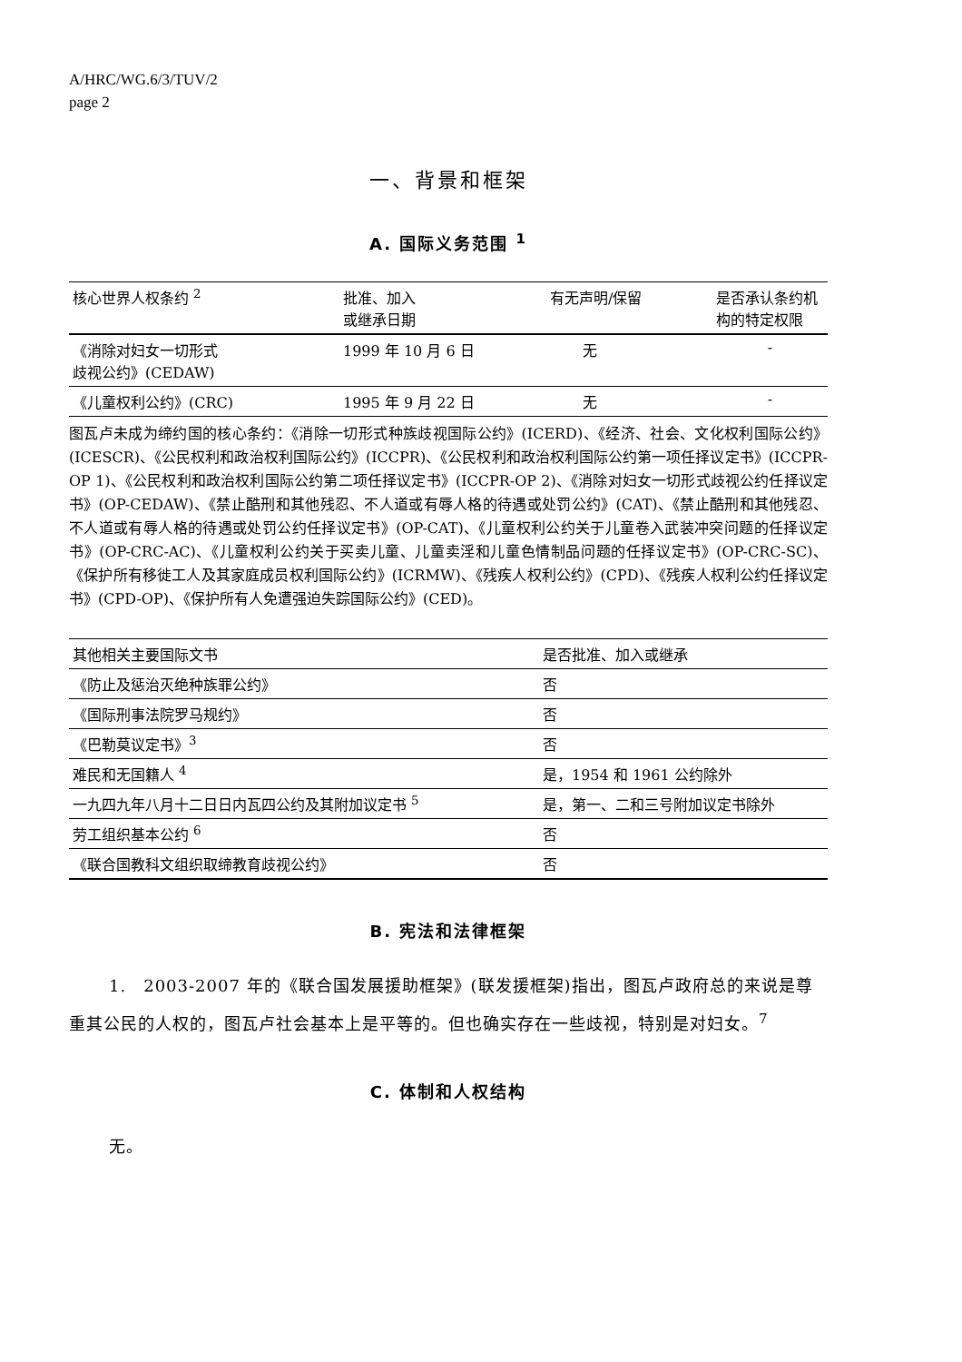A/HRC/WG.6/3/TUV/2
page 2
一、背景和框架
A. 国际义务范围 <sup>1</sup>
| 核心世界人权条约 <sup>2</sup> | 批准、加入 或继承日期 | 有无声明/保留 | 是否承认条约机构的特定权限 |
| --- | --- | --- | --- |
| 《消除对妇女一切形式 歧视公约》(CEDAW) | 1999 年 10 月 6 日 | 无 | - |
| 《儿童权利公约》(CRC) | 1995 年 9 月 22 日 | 无 | - |
图瓦卢未成为缔约国的核心条约：《消除一切形式种族歧视国际公约》(ICERD)、《经济、社会、文化权利国际公约》(ICESCR)、《公民权利和政治权利国际公约》(ICCPR)、《公民权利和政治权利国际公约第一项任择议定书》(ICCPR-OP 1)、《公民权利和政治权利国际公约第二项任择议定书》(ICCPR-OP 2)、《消除对妇女一切形式歧视公约任择议定书》(OP-CEDAW)、《禁止酷刑和其他残忍、不人道或有辱人格的待遇或处罚公约》(CAT)、《禁止酷刑和其他残忍、不人道或有辱人格的待遇或处罚公约任择议定书》(OP-CAT)、《儿童权利公约关于儿童卷入武装冲突问题的任择议定书》(OP-CRC-AC)、《儿童权利公约关于买卖儿童、儿童卖淫和儿童色情制品问题的任择议定书》(OP-CRC-SC)、《保护所有移徙工人及其家庭成员权利国际公约》(ICRMW)、《残疾人权利公约》(CPD)、《残疾人权利公约任择议定书》(CPD-OP)、《保护所有人免遭强迫失踪国际公约》(CED)。
| 其他相关主要国际文书 | 是否批准、加入或继承 |
| --- | --- |
| 《防止及惩治灭绝种族罪公约》 | 否 |
| 《国际刑事法院罗马规约》 | 否 |
| 《巴勒莫议定书》<sup>3</sup> | 否 |
| 难民和无国籍人 <sup>4</sup> | 是，1954 和 1961 公约除外 |
| 一九四九年八月十二日日内瓦四公约及其附加议定书 <sup>5</sup> | 是，第一、二和三号附加议定书除外 |
| 劳工组织基本公约 <sup>6</sup> | 否 |
| 《联合国教科文组织取缔教育歧视公约》 | 否 |
B. 宪法和法律框架
1.　2003-2007 年的《联合国发展援助框架》(联发援框架)指出，图瓦卢政府总的来说是尊重其公民的人权的，图瓦卢社会基本上是平等的。但也确实存在一些歧视，特别是对妇女。<sup>7</sup>
C. 体制和人权结构
无。